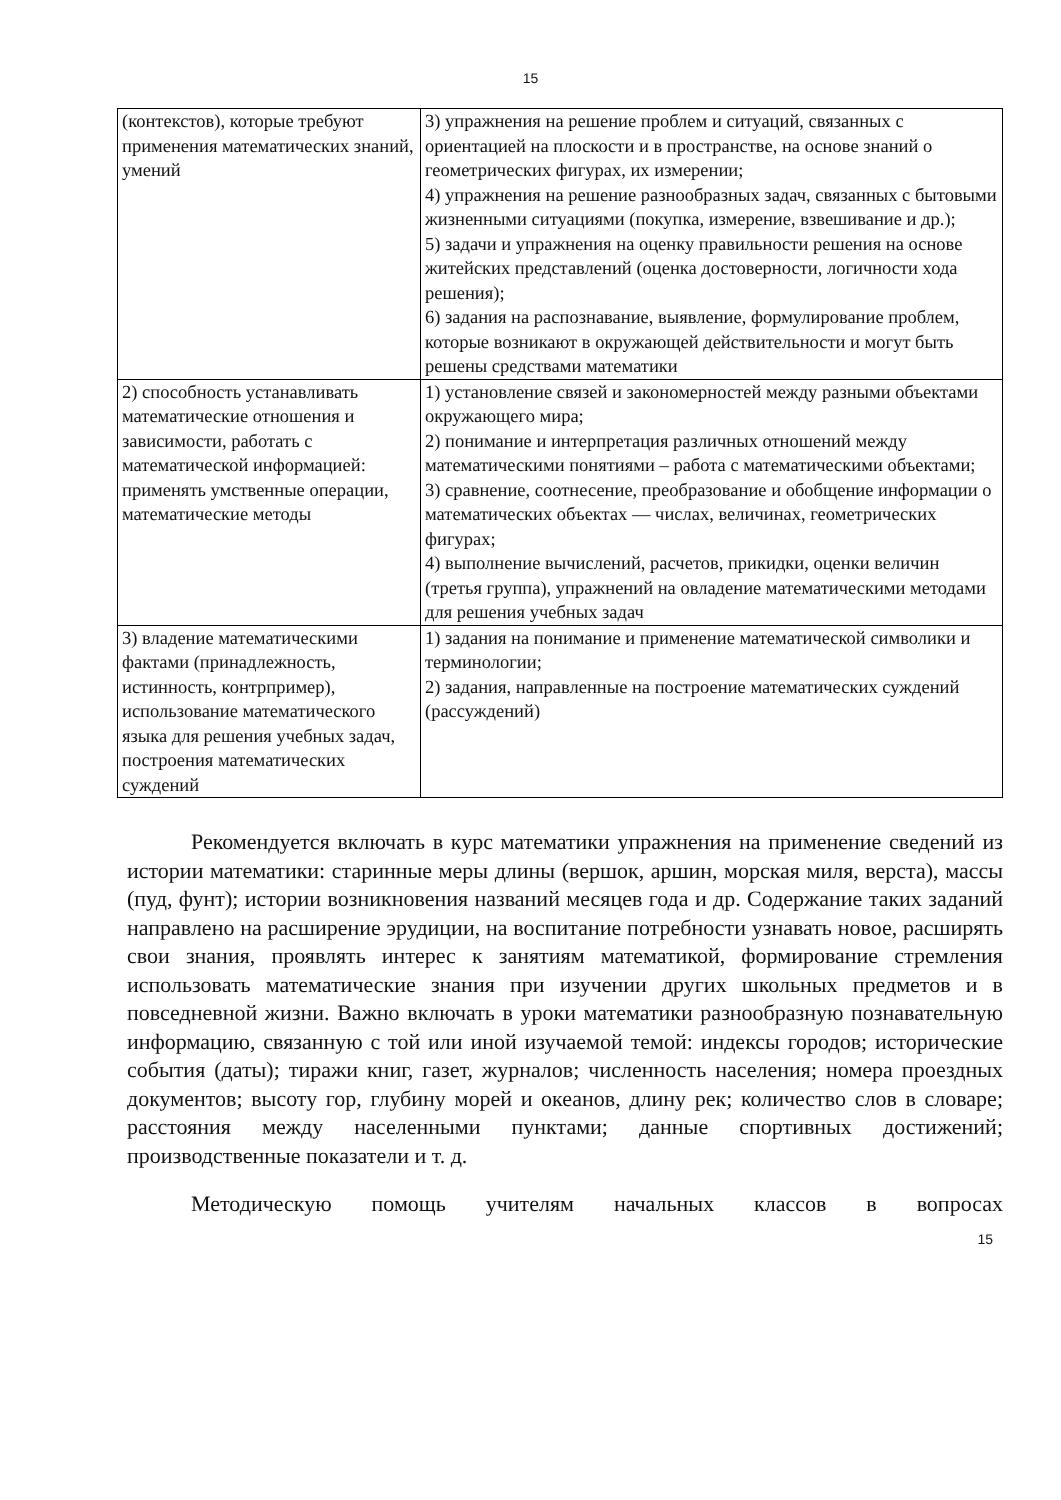15
| (контекстов), которые требуют применения математических знаний, умений | 3) упражнения на решение проблем и ситуаций, связанных с ориентацией на плоскости и в пространстве, на основе знаний о геометрических фигурах, их измерении; 4) упражнения на решение разнообразных задач, связанных с бытовыми жизненными ситуациями (покупка, измерение, взвешивание и др.); 5) задачи и упражнения на оценку правильности решения на основе житейских представлений (оценка достоверности, логичности хода решения); 6) задания на распознавание, выявление, формулирование проблем, которые возникают в окружающей действительности и могут быть решены средствами математики |
| 2) способность устанавливать математические отношения и зависимости, работать с математической информацией: применять умственные операции, математические методы | 1) установление связей и закономерностей между разными объектами окружающего мира; 2) понимание и интерпретация различных отношений между математическими понятиями – работа с математическими объектами; 3) сравнение, соотнесение, преобразование и обобщение информации о математических объектах — числах, величинах, геометрических фигурах; 4) выполнение вычислений, расчетов, прикидки, оценки величин (третья группа), упражнений на овладение математическими методами для решения учебных задач |
| 3) владение математическими фактами (принадлежность, истинность, контрпример), использование математического языка для решения учебных задач, построения математических суждений | 1) задания на понимание и применение математической символики и терминологии; 2) задания, направленные на построение математических суждений (рассуждений) |
Рекомендуется включать в курс математики упражнения на применение сведений из истории математики: старинные меры длины (вершок, аршин, морская миля, верста), массы (пуд, фунт); истории возникновения названий месяцев года и др. Содержание таких заданий направлено на расширение эрудиции, на воспитание потребности узнавать новое, расширять свои знания, проявлять интерес к занятиям математикой, формирование стремления использовать математические знания при изучении других школьных предметов и в повседневной жизни. Важно включать в уроки математики разнообразную познавательную информацию, связанную с той или иной изучаемой темой: индексы городов; исторические события (даты); тиражи книг, газет, журналов; численность населения; номера проездных документов; высоту гор, глубину морей и океанов, длину рек; количество слов в словаре; расстояния между населенными пунктами; данные спортивных достижений; производственные показатели и т. д.
Методическую помощь учителям начальных классов в вопросах
15